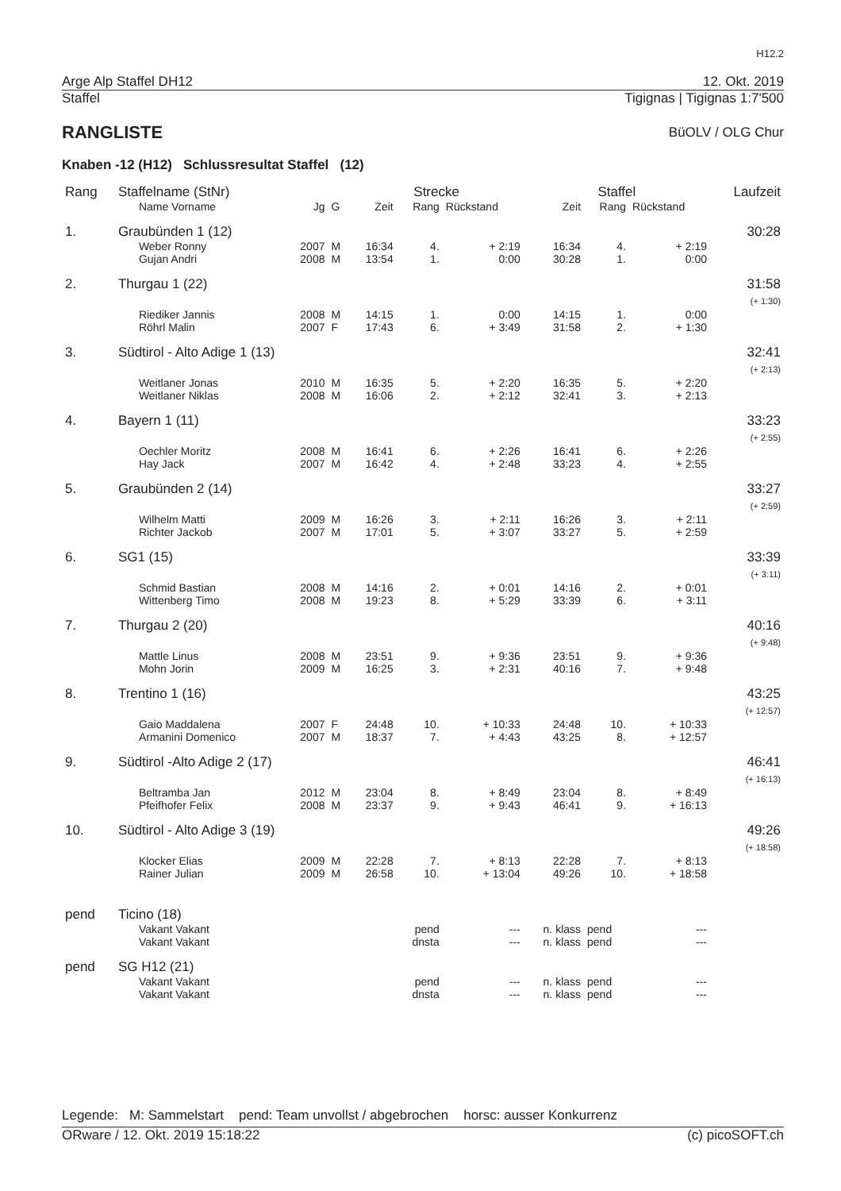H12.2
Arge Alp Staffel DH12 12. Okt. 2019
Staffel Tigignas | Tigignas 1:7'500
RANGLISTE
BüOLV / OLG Chur
Knaben -12 (H12) Schlussresultat Staffel (12)
| Rang | Staffelname (StNr) | | | Strecke | | | Staffel | | | Laufzeit |
| --- | --- | --- | --- | --- | --- | --- | --- | --- | --- | --- |
| | Name Vorname | Jg | G | Zeit | Rang | Rückstand | Zeit | Rang | Rückstand | |
| 1. | Graubünden 1 (12) | | | | | | | | | 30:28 |
| | Weber Ronny Gujan Andri | 2007 2008 | M M | 16:34 13:54 | 4. 1. | + 2:19 0:00 | 16:34 30:28 | 4. 1. | + 2:19 0:00 | |
| 2. | Thurgau 1 (22) | | | | | | | | | 31:58 (+ 1:30) |
| | Riediker Jannis Röhrl Malin | 2008 2007 | M F | 14:15 17:43 | 1. 6. | 0:00 + 3:49 | 14:15 31:58 | 1. 2. | 0:00 + 1:30 | |
| 3. | Südtirol - Alto Adige 1 (13) | | | | | | | | | 32:41 (+ 2:13) |
| | Weitlaner Jonas Weitlaner Niklas | 2010 2008 | M M | 16:35 16:06 | 5. 2. | + 2:20 + 2:12 | 16:35 32:41 | 5. 3. | + 2:20 + 2:13 | |
| 4. | Bayern 1 (11) | | | | | | | | | 33:23 (+ 2:55) |
| | Oechler Moritz Hay Jack | 2008 2007 | M M | 16:41 16:42 | 6. 4. | + 2:26 + 2:48 | 16:41 33:23 | 6. 4. | + 2:26 + 2:55 | |
| 5. | Graubünden 2 (14) | | | | | | | | | 33:27 (+ 2:59) |
| | Wilhelm Matti Richter Jackob | 2009 2007 | M M | 16:26 17:01 | 3. 5. | + 2:11 + 3:07 | 16:26 33:27 | 3. 5. | + 2:11 + 2:59 | |
| 6. | SG1 (15) | | | | | | | | | 33:39 (+ 3:11) |
| | Schmid Bastian Wittenberg Timo | 2008 2008 | M M | 14:16 19:23 | 2. 8. | + 0:01 + 5:29 | 14:16 33:39 | 2. 6. | + 0:01 + 3:11 | |
| 7. | Thurgau 2 (20) | | | | | | | | | 40:16 (+ 9:48) |
| | Mattle Linus Mohn Jorin | 2008 2009 | M M | 23:51 16:25 | 9. 3. | + 9:36 + 2:31 | 23:51 40:16 | 9. 7. | + 9:36 + 9:48 | |
| 8. | Trentino 1 (16) | | | | | | | | | 43:25 (+ 12:57) |
| | Gaio Maddalena Armanini Domenico | 2007 2007 | F M | 24:48 18:37 | 10. 7. | + 10:33 + 4:43 | 24:48 43:25 | 10. 8. | + 10:33 + 12:57 | |
| 9. | Südtirol -Alto Adige 2 (17) | | | | | | | | | 46:41 (+ 16:13) |
| | Beltramba Jan Pfeifhofer Felix | 2012 2008 | M M | 23:04 23:37 | 8. 9. | + 8:49 + 9:43 | 23:04 46:41 | 8. 9. | + 8:49 + 16:13 | |
| 10. | Südtirol - Alto Adige 3 (19) | | | | | | | | | 49:26 (+ 18:58) |
| | Klocker Elias Rainer Julian | 2009 2009 | M M | 22:28 26:58 | 7. 10. | + 8:13 + 13:04 | 22:28 49:26 | 7. 10. | + 8:13 + 18:58 | |
| pend | Ticino (18) | | | | | | | | | |
| | Vakant Vakant Vakant Vakant | | | | pend dnsta | --- --- | n. klass n. klass | pend pend | --- --- | |
| pend | SG H12 (21) | | | | | | | | | |
| | Vakant Vakant Vakant Vakant | | | | pend dnsta | --- --- | n. klass n. klass | pend pend | --- --- | |
Legende: M: Sammelstart pend: Team unvollst / abgebrochen horsc: ausser Konkurrenz
ORware / 12. Okt. 2019 15:18:22 (c) picoSOFT.ch